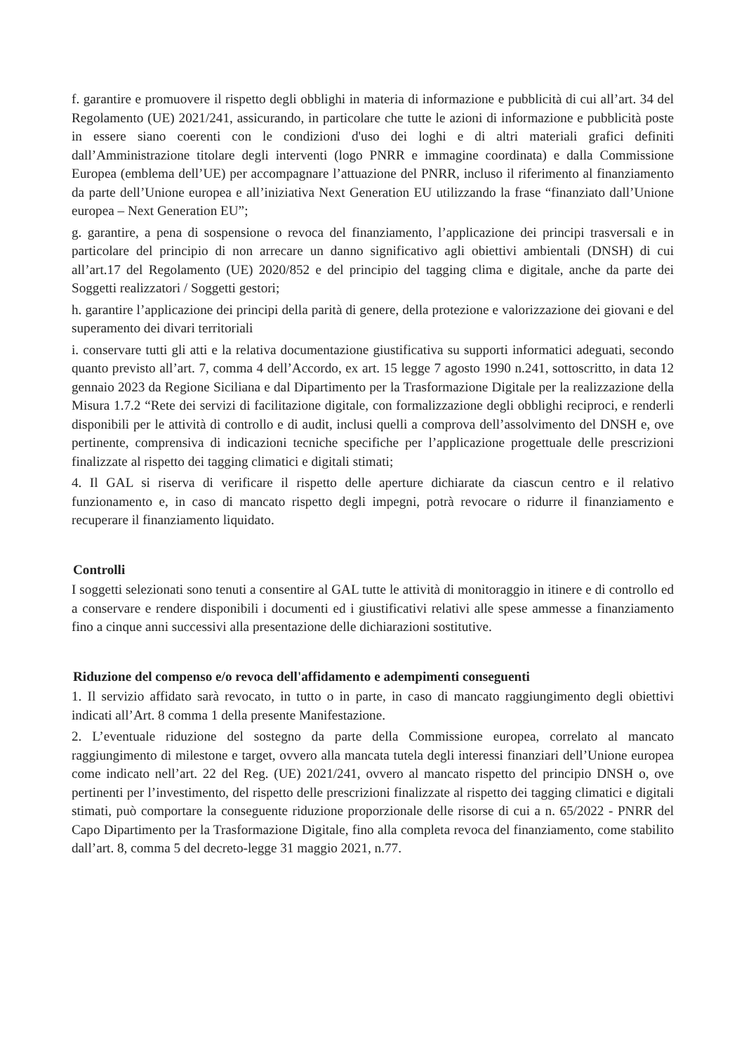f. garantire e promuovere il rispetto degli obblighi in materia di informazione e pubblicità di cui all’art. 34 del Regolamento (UE) 2021/241, assicurando, in particolare che tutte le azioni di informazione e pubblicità poste in essere siano coerenti con le condizioni d'uso dei loghi e di altri materiali grafici definiti dall’Amministrazione titolare degli interventi (logo PNRR e immagine coordinata) e dalla Commissione Europea (emblema dell’UE) per accompagnare l’attuazione del PNRR, incluso il riferimento al finanziamento da parte dell’Unione europea e all’iniziativa Next Generation EU utilizzando la frase “finanziato dall’Unione europea – Next Generation EU”;
g. garantire, a pena di sospensione o revoca del finanziamento, l’applicazione dei principi trasversali e in particolare del principio di non arrecare un danno significativo agli obiettivi ambientali (DNSH) di cui all’art.17 del Regolamento (UE) 2020/852 e del principio del tagging clima e digitale, anche da parte dei Soggetti realizzatori / Soggetti gestori;
h. garantire l’applicazione dei principi della parità di genere, della protezione e valorizzazione dei giovani e del superamento dei divari territoriali
i. conservare tutti gli atti e la relativa documentazione giustificativa su supporti informatici adeguati, secondo quanto previsto all’art. 7, comma 4 dell’Accordo, ex art. 15 legge 7 agosto 1990 n.241, sottoscritto, in data 12 gennaio 2023 da Regione Siciliana e dal Dipartimento per la Trasformazione Digitale per la realizzazione della Misura 1.7.2 “Rete dei servizi di facilitazione digitale, con formalizzazione degli obblighi reciproci, e renderli disponibili per le attività di controllo e di audit, inclusi quelli a comprova dell’assolvimento del DNSH e, ove pertinente, comprensiva di indicazioni tecniche specifiche per l’applicazione progettuale delle prescrizioni finalizzate al rispetto dei tagging climatici e digitali stimati;
4. Il GAL si riserva di verificare il rispetto delle aperture dichiarate da ciascun centro e il relativo funzionamento e, in caso di mancato rispetto degli impegni, potrà revocare o ridurre il finanziamento e recuperare il finanziamento liquidato.
Controlli
I soggetti selezionati sono tenuti a consentire al GAL tutte le attività di monitoraggio in itinere e di controllo ed a conservare e rendere disponibili i documenti ed i giustificativi relativi alle spese ammesse a finanziamento fino a cinque anni successivi alla presentazione delle dichiarazioni sostitutive.
Riduzione del compenso e/o revoca dell'affidamento e adempimenti conseguenti
1. Il servizio affidato sarà revocato, in tutto o in parte, in caso di mancato raggiungimento degli obiettivi indicati all’Art. 8 comma 1 della presente Manifestazione.
2. L’eventuale riduzione del sostegno da parte della Commissione europea, correlato al mancato raggiungimento di milestone e target, ovvero alla mancata tutela degli interessi finanziari dell’Unione europea come indicato nell’art. 22 del Reg. (UE) 2021/241, ovvero al mancato rispetto del principio DNSH o, ove pertinenti per l’investimento, del rispetto delle prescrizioni finalizzate al rispetto dei tagging climatici e digitali stimati, può comportare la conseguente riduzione proporzionale delle risorse di cui a n. 65/2022 - PNRR del Capo Dipartimento per la Trasformazione Digitale, fino alla completa revoca del finanziamento, come stabilito dall’art. 8, comma 5 del decreto-legge 31 maggio 2021, n.77.